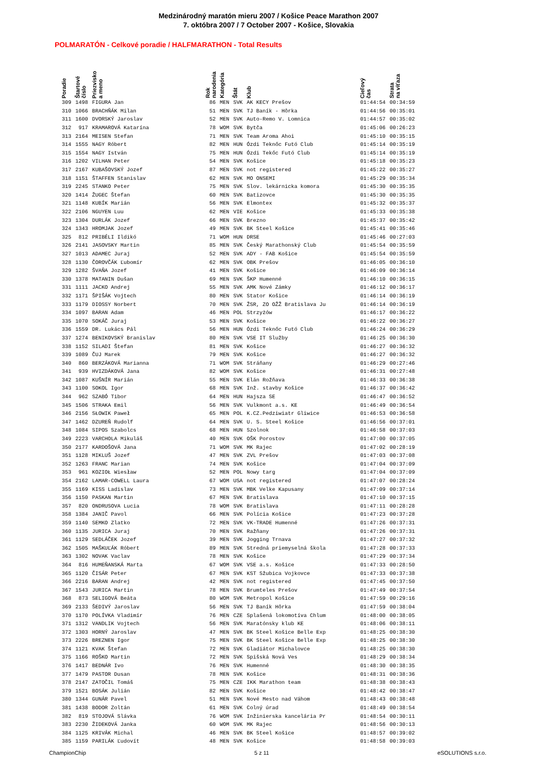Medzinárodný maratón mieru 2007 / Košice Peace Marathon 2007
7. októbra 2007 / 7 October 2007 - Košice, Slovakia
POLMARATÓN - Celkové poradie / HALFMARATHON - Total Results
| Poradie | Štartové číslo | Priezvisko a meno | Rok narodenia | Kategória | Štát | Klub | Cieľový čas | Strata na víťaza |
| --- | --- | --- | --- | --- | --- | --- | --- | --- |
| 309 | 1498 | FIGURA Jan | 86 | MEN | SVK | AK KECY Prešov | 01:44:54 | 00:34:59 |
| 310 | 1066 | BRACHŇÁK Milan | 51 | MEN | SVK | TJ Baník - Hôrka | 01:44:56 | 00:35:01 |
| 311 | 1600 | DVORSKÝ Jaroslav | 52 | MEN | SVK | Auto-Remo V. Lomnica | 01:44:57 | 00:35:02 |
| 312 | 917 | KRAMAROVÁ Katarína | 78 | WOM | SVK | Bytča | 01:45:06 | 00:26:23 |
| 313 | 2164 | MEISEN Stefan | 71 | MEN | SVK | Team Aroma Ahoi | 01:45:10 | 00:35:15 |
| 314 | 1555 | NAGY Róbert | 82 | MEN | HUN | Ózdi Teknőc Futó Club | 01:45:14 | 00:35:19 |
| 315 | 1554 | NAGY István | 75 | MEN | HUN | Ózdi Tekőc Futó Club | 01:45:14 | 00:35:19 |
| 316 | 1202 | VILHAN Peter | 54 | MEN | SVK | Košice | 01:45:18 | 00:35:23 |
| 317 | 2167 | KUBAŠOVSKÝ Jozef | 87 | MEN | SVK | not registered | 01:45:22 | 00:35:27 |
| 318 | 1151 | ŠTAFFEN Stanislav | 62 | MEN | SVK | MO ONSEMI | 01:45:29 | 00:35:34 |
| 319 | 2245 | STANKO Peter | 75 | MEN | SVK | Slov. lekárnicka komora | 01:45:30 | 00:35:35 |
| 320 | 1414 | ŽUGEC Štefan | 60 | MEN | SVK | Batizovce | 01:45:30 | 00:35:35 |
| 321 | 1148 | KUBÍK Marián | 56 | MEN | SVK | Elmontex | 01:45:32 | 00:35:37 |
| 322 | 2106 | NGUYEN Luu | 62 | MEN | VIE | Košice | 01:45:33 | 00:35:38 |
| 323 | 1304 | DURLÁK Jozef | 66 | MEN | SVK | Brezno | 01:45:37 | 00:35:42 |
| 324 | 1343 | HROMJAK Jozef | 49 | MEN | SVK | BK Steel Košice | 01:45:41 | 00:35:46 |
| 325 | 812 | PRIBÉLI Ildikó | 71 | WOM | HUN | DRSE | 01:45:46 | 00:27:03 |
| 326 | 2141 | JASOVSKY Martin | 85 | MEN | SVK | Český Marathonský Club | 01:45:54 | 00:35:59 |
| 327 | 1013 | ADAMEC Juraj | 52 | MEN | SVK | ADY - FAB Košice | 01:45:54 | 00:35:59 |
| 328 | 1130 | ČOROVČÁK Ľubomír | 62 | MEN | SVK | OBK Prešov | 01:46:05 | 00:36:10 |
| 329 | 1282 | ŠVAŇA Jozef | 41 | MEN | SVK | Košice | 01:46:09 | 00:36:14 |
| 330 | 1378 | MATANIN Dušan | 69 | MEN | SVK | ŠKP Humenné | 01:46:10 | 00:36:15 |
| 331 | 1111 | JACKO Andrej | 55 | MEN | SVK | AMK Nové Zámky | 01:46:12 | 00:36:17 |
| 332 | 1171 | ŠPIŠÁK Vojtech | 80 | MEN | SVK | Stator Košice | 01:46:14 | 00:36:19 |
| 333 | 1179 | DIOSSY Norbert | 70 | MEN | SVK | ŽSR, ZO OŽŽ Bratislava Ju | 01:46:14 | 00:36:19 |
| 334 | 1097 | BARAN Adam | 46 | MEN | POL | Strzyżów | 01:46:17 | 00:36:22 |
| 335 | 1070 | SOKÁČ Juraj | 53 | MEN | SVK | Košice | 01:46:22 | 00:36:27 |
| 336 | 1559 | DR. Lukács Pál | 56 | MEN | HUN | Ózdi Teknőc Futó Club | 01:46:24 | 00:36:29 |
| 337 | 1274 | BENIKOVSKÝ Branislav | 80 | MEN | SVK | VSE IT Služby | 01:46:25 | 00:36:30 |
| 338 | 1152 | SILADI Štefan | 81 | MEN | SVK | Košice | 01:46:27 | 00:36:32 |
| 339 | 1089 | ČUJ Marek | 79 | MEN | SVK | Košice | 01:46:27 | 00:36:32 |
| 340 | 860 | BERZÁKOVÁ Marianna | 71 | WOM | SVK | Stráňany | 01:46:29 | 00:27:46 |
| 341 | 939 | HVIZDÁKOVÁ Jana | 82 | WOM | SVK | Košice | 01:46:31 | 00:27:48 |
| 342 | 1087 | KUŠNÍR Marián | 55 | MEN | SVK | Elán Rožňava | 01:46:33 | 00:36:38 |
| 343 | 1100 | SOKOL Igor | 68 | MEN | SVK | Inž. stavby Košice | 01:46:37 | 00:36:42 |
| 344 | 962 | SZABÓ Tibor | 64 | MEN | HUN | Hajsza SE | 01:46:47 | 00:36:52 |
| 345 | 1506 | STRAKA Emil | 56 | MEN | SVK | Vulkmont a.s. KE | 01:46:49 | 00:36:54 |
| 346 | 2156 | SŁOWIK Paweł | 65 | MEN | POL | K.CZ.Pedziwiatr Gliwice | 01:46:53 | 00:36:58 |
| 347 | 1462 | DZUREŇ Rudolf | 64 | MEN | SVK | U. S. Steel Košice | 01:46:56 | 00:37:01 |
| 348 | 1084 | SIPOS Szabolcs | 68 | MEN | HUN | Szolnok | 01:46:58 | 00:37:03 |
| 349 | 2223 | VARCHOLA Mikuláš | 40 | MEN | SVK | OŠK Porostov | 01:47:00 | 00:37:05 |
| 350 | 2177 | KARDOŠOVÁ Jana | 71 | WOM | SVK | MK Rajec | 01:47:02 | 00:28:19 |
| 351 | 1128 | MIKLUŠ Jozef | 47 | MEN | SVK | ZVL Prešov | 01:47:03 | 00:37:08 |
| 352 | 1263 | FRANC Marian | 74 | MEN | SVK | Košice | 01:47:04 | 00:37:09 |
| 353 | 961 | KOZIOŁ Wiesław | 52 | MEN | POL | Nowy targ | 01:47:04 | 00:37:09 |
| 354 | 2162 | LAMAR-COWELL Laura | 67 | WOM | USA | not registered | 01:47:07 | 00:28:24 |
| 355 | 1169 | KISS Ladislav | 73 | MEN | SVK | MBK Velke Kapusany | 01:47:09 | 00:37:14 |
| 356 | 1150 | PASKAN Martin | 67 | MEN | SVK | Bratislava | 01:47:10 | 00:37:15 |
| 357 | 820 | ONDRUSOVA Lucia | 78 | WOM | SVK | Bratislava | 01:47:11 | 00:28:28 |
| 358 | 1384 | JANIČ Pavol | 66 | MEN | SVK | Polícia Košice | 01:47:23 | 00:37:28 |
| 359 | 1140 | SEMKO Zlatko | 72 | MEN | SVK | VK-TRADE Humenné | 01:47:26 | 00:37:31 |
| 360 | 1135 | JURICA Juraj | 70 | MEN | SVK | Ražňany | 01:47:26 | 00:37:31 |
| 361 | 1129 | SEDLÁČEK Jozef | 39 | MEN | SVK | Jogging Trnava | 01:47:27 | 00:37:32 |
| 362 | 1505 | MAŠKUĽÁK Róbert | 89 | MEN | SVK | Stredná priemyselná škola | 01:47:28 | 00:37:33 |
| 363 | 1302 | NOVAK Vaclav | 78 | MEN | SVK | Košice | 01:47:29 | 00:37:34 |
| 364 | 816 | HUMEŇANSKÁ Marta | 67 | WOM | SVK | VSE a.s. Košice | 01:47:33 | 00:28:50 |
| 365 | 1120 | ČISÁR Peter | 67 | MEN | SVK | KST Sžubica Vojkovce | 01:47:33 | 00:37:38 |
| 366 | 2216 | BARAN Andrej | 42 | MEN | SVK | not registered | 01:47:45 | 00:37:50 |
| 367 | 1543 | JURICA Martin | 78 | MEN | SVK | Brumteles Prešov | 01:47:49 | 00:37:54 |
| 368 | 873 | SELIGOVÁ Beáta | 80 | WOM | SVK | Metropol Košice | 01:47:59 | 00:29:16 |
| 369 | 2133 | ŠEDIVÝ Jaroslav | 56 | MEN | SVK | TJ Baník Hôrka | 01:47:59 | 00:38:04 |
| 370 | 1170 | POLÍVKA Vladimír | 76 | MEN | CZE | Splašená lokomotíva Chlum | 01:48:00 | 00:38:05 |
| 371 | 1312 | VANDLIK Vojtech | 56 | MEN | SVK | Maratónsky klub KE | 01:48:06 | 00:38:11 |
| 372 | 1303 | HORNÝ Jaroslav | 47 | MEN | SVK | BK Steel Košice Belle Exp | 01:48:25 | 00:38:30 |
| 373 | 2226 | BREZNEN Igor | 75 | MEN | SVK | BK Steel Košice Belle Exp | 01:48:25 | 00:38:30 |
| 374 | 1121 | KVAK Štefan | 72 | MEN | SVK | Gladiátor Michalovce | 01:48:25 | 00:38:30 |
| 375 | 1166 | ROŠKO Martin | 72 | MEN | SVK | Spišská Nová Ves | 01:48:29 | 00:38:34 |
| 376 | 1417 | BEDNÁR Ivo | 76 | MEN | SVK | Humenné | 01:48:30 | 00:38:35 |
| 377 | 1479 | PASTOR Dusan | 78 | MEN | SVK | Košice | 01:48:31 | 00:38:36 |
| 378 | 2147 | ZATOČIL Tomáš | 75 | MEN | CZE | IKK Marathon team | 01:48:38 | 00:38:43 |
| 379 | 1521 | BOSÁK Julián | 82 | MEN | SVK | Košice | 01:48:42 | 00:38:47 |
| 380 | 1344 | GUNÁR Pavel | 51 | MEN | SVK | Nové Mesto nad Váhom | 01:48:43 | 00:38:48 |
| 381 | 1438 | BODOR Zoltán | 61 | MEN | SVK | Colný úrad | 01:48:49 | 00:38:54 |
| 382 | 819 | STOJOVÁ Slávka | 76 | WOM | SVK | Inžinierska kancelária Pr | 01:48:54 | 00:30:11 |
| 383 | 2230 | ŽIDEKOVÁ Janka | 60 | WOM | SVK | MK Rajec | 01:48:56 | 00:30:13 |
| 384 | 1125 | KRIVÁK Michal | 46 | MEN | SVK | BK Steel Košice | 01:48:57 | 00:39:02 |
| 385 | 1159 | PARILÁK Ľudovít | 48 | MEN | SVK | Košice | 01:48:58 | 00:39:03 |
ChampionChip 5 z 11 eSOLUTIONS s.r.o.